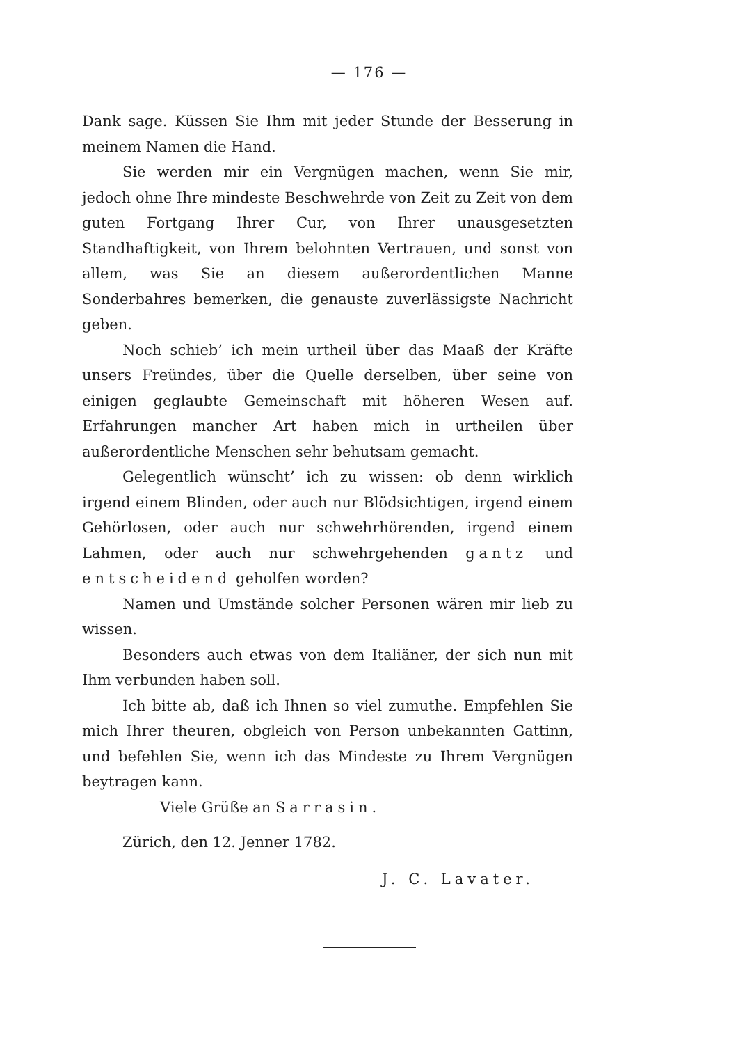— 176 —
Dank sage. Küssen Sie Ihm mit jeder Stunde der Besserung in meinem Namen die Hand.
Sie werden mir ein Vergnügen machen, wenn Sie mir, jedoch ohne Ihre mindeste Beschwehrde von Zeit zu Zeit von dem guten Fortgang Ihrer Cur, von Ihrer unausgesetzten Standhaftigkeit, von Ihrem belohnten Vertrauen, und sonst von allem, was Sie an diesem außerordentlichen Manne Sonderbahres bemerken, die genauste zuverlässigste Nachricht geben.
Noch schieb’ ich mein urtheil über das Maaß der Kräfte unsers Freündes, über die Quelle derselben, über seine von einigen geglaubte Gemeinschaft mit höheren Wesen auf. Erfahrungen mancher Art haben mich in urtheilen über außerordentliche Menschen sehr behutsam gemacht.
Gelegentlich wünscht’ ich zu wissen: ob denn wirklich irgend einem Blinden, oder auch nur Blödsichtigen, irgend einem Gehörlosen, oder auch nur schwehrhörenden, irgend einem Lahmen, oder auch nur schwehrgehenden gantz und entscheidend geholfen worden?
Namen und Umstände solcher Personen wären mir lieb zu wissen.
Besonders auch etwas von dem Italiäner, der sich nun mit Ihm verbunden haben soll.
Ich bitte ab, daß ich Ihnen so viel zumuthe. Empfehlen Sie mich Ihrer theuren, obgleich von Person unbekannten Gattinn, und befehlen Sie, wenn ich das Mindeste zu Ihrem Vergnügen beytragen kann.
Viele Grüße an Sarrasin.
Zürich, den 12. Jenner 1782.
J. C. Lavater.